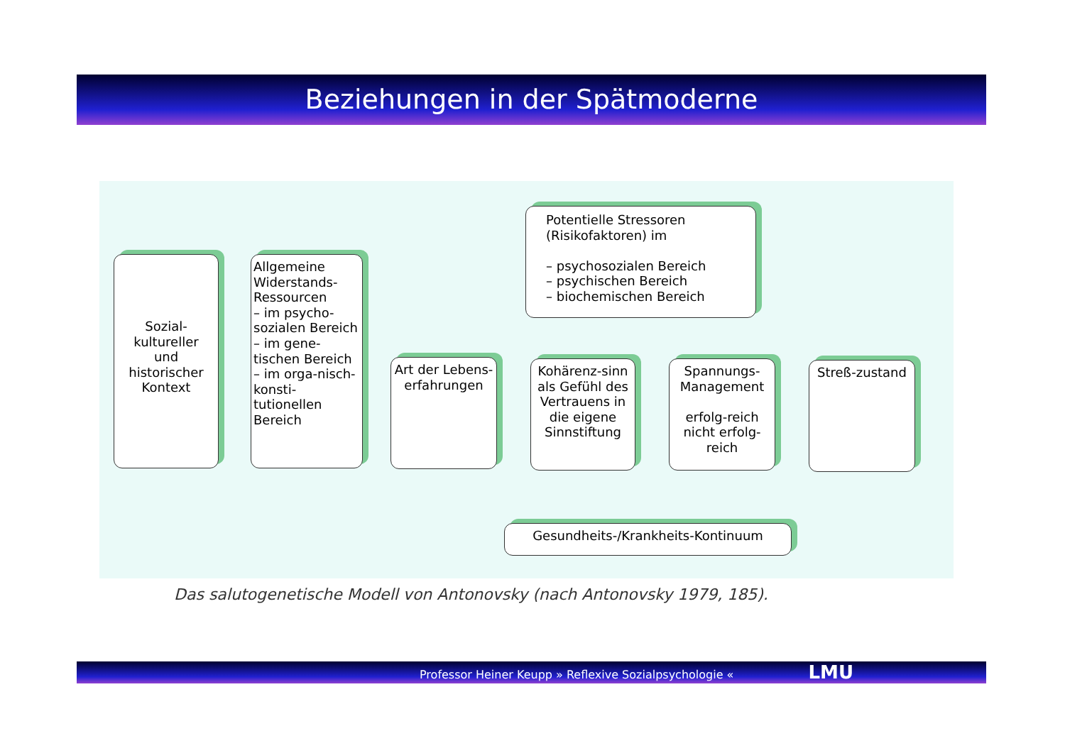Beziehungen in der Spätmoderne
Sozial-
kultureller
und
historischer
Kontext
Allgemeine Widerstands-Ressourcen
– im psycho-sozialen Bereich
– im gene-tischen Bereich
– im orga-nisch-konsti-tutionellen Bereich
Potentielle Stressoren (Risikofaktoren) im
– psychosozialen Bereich
– psychischen Bereich
– biochemischen Bereich
Art der Lebens-erfahrungen
Kohärenz-sinn als Gefühl des Vertrauens in die eigene Sinnstiftung
Spannungs-Management
erfolg-reich nicht erfolg-reich
Streß-zustand
Gesundheits-/Krankheits-Kontinuum
Das salutogenetische Modell von Antonovsky (nach Antonovsky 1979, 185).
Professor Heiner Keupp » Reflexive Sozialpsychologie « LMU